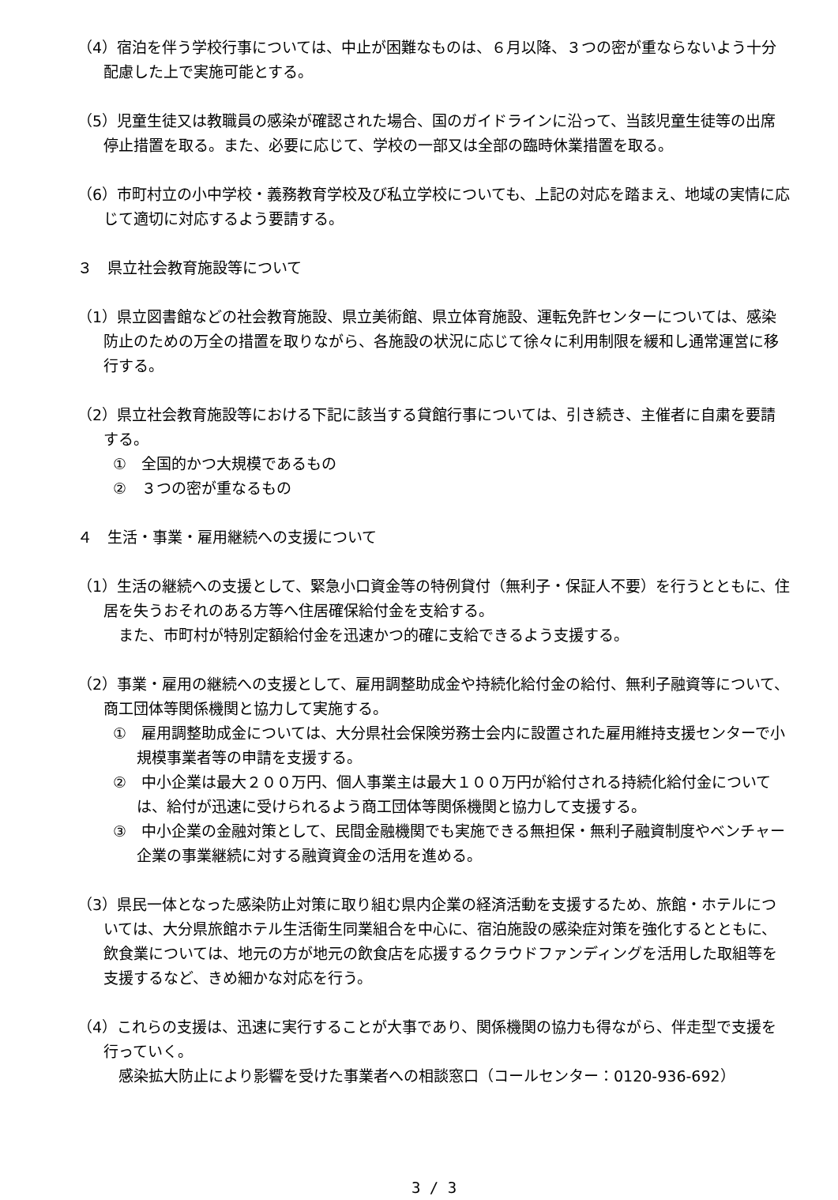（4）宿泊を伴う学校行事については、中止が困難なものは、６月以降、３つの密が重ならないよう十分配慮した上で実施可能とする。
（5）児童生徒又は教職員の感染が確認された場合、国のガイドラインに沿って、当該児童生徒等の出席停止措置を取る。また、必要に応じて、学校の一部又は全部の臨時休業措置を取る。
（6）市町村立の小中学校・義務教育学校及び私立学校についても、上記の対応を踏まえ、地域の実情に応じて適切に対応するよう要請する。
３　県立社会教育施設等について
（1）県立図書館などの社会教育施設、県立美術館、県立体育施設、運転免許センターについては、感染防止のための万全の措置を取りながら、各施設の状況に応じて徐々に利用制限を緩和し通常運営に移行する。
（2）県立社会教育施設等における下記に該当する貸館行事については、引き続き、主催者に自粛を要請する。
①　全国的かつ大規模であるもの
②　３つの密が重なるもの
４　生活・事業・雇用継続への支援について
（1）生活の継続への支援として、緊急小口資金等の特例貸付（無利子・保証人不要）を行うとともに、住居を失うおそれのある方等へ住居確保給付金を支給する。
また、市町村が特別定額給付金を迅速かつ的確に支給できるよう支援する。
（2）事業・雇用の継続への支援として、雇用調整助成金や持続化給付金の給付、無利子融資等について、商工団体等関係機関と協力して実施する。
①　雇用調整助成金については、大分県社会保険労務士会内に設置された雇用維持支援センターで小規模事業者等の申請を支援する。
②　中小企業は最大２００万円、個人事業主は最大１００万円が給付される持続化給付金については、給付が迅速に受けられるよう商工団体等関係機関と協力して支援する。
③　中小企業の金融対策として、民間金融機関でも実施できる無担保・無利子融資制度やベンチャー企業の事業継続に対する融資資金の活用を進める。
（3）県民一体となった感染防止対策に取り組む県内企業の経済活動を支援するため、旅館・ホテルについては、大分県旅館ホテル生活衛生同業組合を中心に、宿泊施設の感染症対策を強化するとともに、飲食業については、地元の方が地元の飲食店を応援するクラウドファンディングを活用した取組等を支援するなど、きめ細かな対応を行う。
（4）これらの支援は、迅速に実行することが大事であり、関係機関の協力も得ながら、伴走型で支援を行っていく。
感染拡大防止により影響を受けた事業者への相談窓口（コールセンター：0120-936-692）
3 / 3